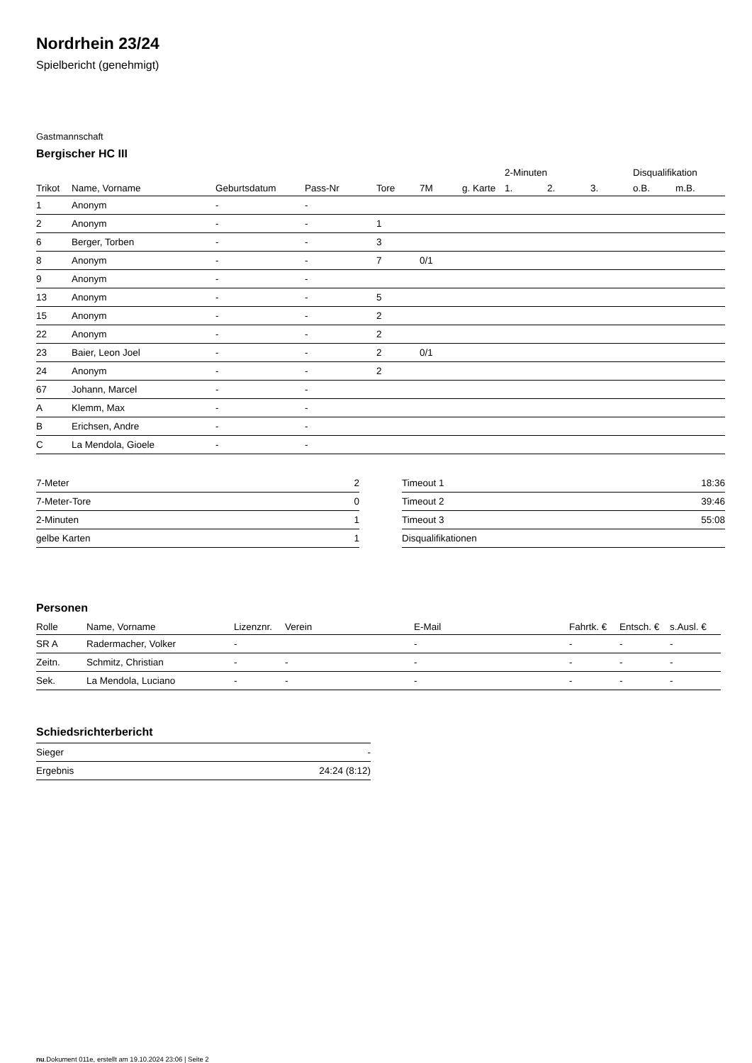Nordrhein 23/24
Spielbericht (genehmigt)
Gastmannschaft
Bergischer HC III
| | | | | | | | 2-Minuten | | | Disqualifikation | |
| --- | --- | --- | --- | --- | --- | --- | --- | --- | --- | --- | --- |
| Trikot | Name, Vorname | Geburtsdatum | Pass-Nr | Tore | 7M | g. Karte | 1. | 2. | 3. | o.B. | m.B. |
| 1 | Anonym | - | - | | | | | | | | |
| 2 | Anonym | - | - | 1 | | | | | | | |
| 6 | Berger, Torben | - | - | 3 | | | | | | | |
| 8 | Anonym | - | - | 7 | 0/1 | | | | | | |
| 9 | Anonym | - | - | | | | | | | | |
| 13 | Anonym | - | - | 5 | | | | | | | |
| 15 | Anonym | - | - | 2 | | | | | | | |
| 22 | Anonym | - | - | 2 | | | | | | | |
| 23 | Baier, Leon Joel | - | - | 2 | 0/1 | | | | | | |
| 24 | Anonym | - | - | 2 | | | | | | | |
| 67 | Johann, Marcel | - | - | | | | | | | | |
| A | Klemm, Max | - | - | | | | | | | | |
| B | Erichsen, Andre | - | - | | | | | | | | |
| C | La Mendola, Gioele | - | - | | | | | | | | |
| 7-Meter | 2 |
| 7-Meter-Tore | 0 |
| 2-Minuten | 1 |
| gelbe Karten | 1 |
| Timeout 1 | 18:36 |
| Timeout 2 | 39:46 |
| Timeout 3 | 55:08 |
| Disqualifikationen | |
Personen
| Rolle | Name, Vorname | Lizenznr. | Verein | E-Mail | Fahrtk. € | Entsch. € | s.Ausl. € |
| --- | --- | --- | --- | --- | --- | --- | --- |
| SR A | Radermacher, Volker | - | | - | - | - | - |
| Zeitn. | Schmitz, Christian | - | - | - | - | - | - |
| Sek. | La Mendola, Luciano | - | - | - | - | - | - |
Schiedsrichterbericht
| Sieger | - |
| Ergebnis | 24:24 (8:12) |
nu.Dokument 011e, erstellt am 19.10.2024 23:06 | Seite 2